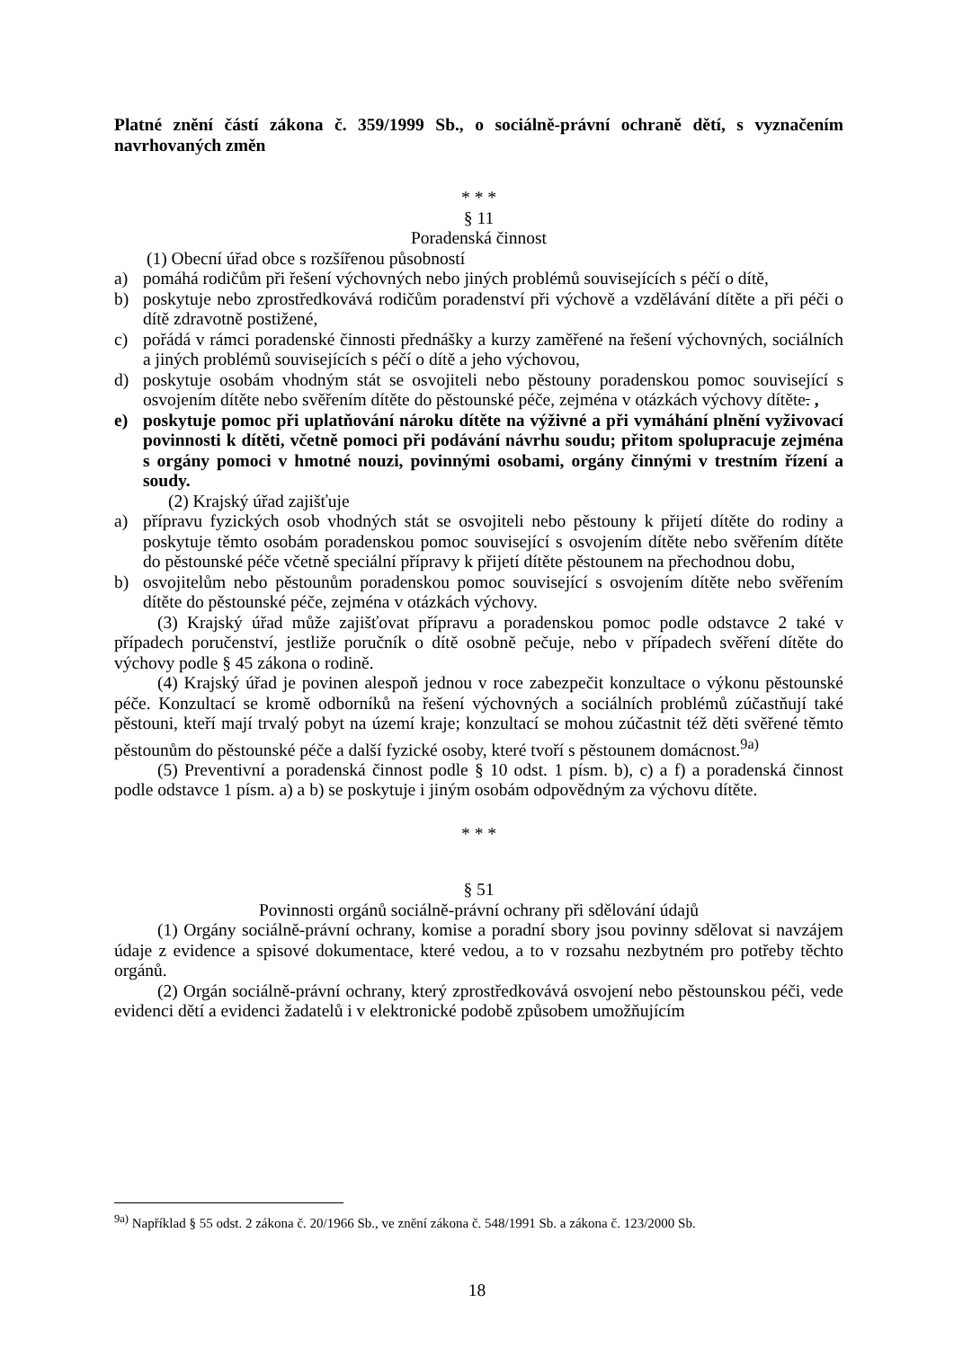Platné znění částí zákona č. 359/1999 Sb., o sociálně-právní ochraně dětí, s vyznačením navrhovaných změn
* * *
§ 11
Poradenská činnost
(1) Obecní úřad obce s rozšířenou působností
a) pomáhá rodičům při řešení výchovných nebo jiných problémů souvisejících s péčí o dítě,
b) poskytuje nebo zprostředkovává rodičům poradenství při výchově a vzdělávání dítěte a při péči o dítě zdravotně postižené,
c) pořádá v rámci poradenské činnosti přednášky a kurzy zaměřené na řešení výchovných, sociálních a jiných problémů souvisejících s péčí o dítě a jeho výchovou,
d) poskytuje osobám vhodným stát se osvojiteli nebo pěstouny poradenskou pomoc související s osvojením dítěte nebo svěřením dítěte do pěstounské péče, zejména v otázkách výchovy dítěte. ,
e) poskytuje pomoc při uplatňování nároku dítěte na výživné a při vymáhání plnění vyživovací povinnosti k dítěti, včetně pomoci při podávání návrhu soudu; přitom spolupracuje zejména s orgány pomoci v hmotné nouzi, povinnými osobami, orgány činnými v trestním řízení a soudy.
(2) Krajský úřad zajišťuje
a) přípravu fyzických osob vhodných stát se osvojiteli nebo pěstouny k přijetí dítěte do rodiny a poskytuje těmto osobám poradenskou pomoc související s osvojením dítěte nebo svěřením dítěte do pěstounské péče včetně speciální přípravy k přijetí dítěte pěstounem na přechodnou dobu,
b) osvojitelům nebo pěstounům poradenskou pomoc související s osvojením dítěte nebo svěřením dítěte do pěstounské péče, zejména v otázkách výchovy.
(3) Krajský úřad může zajišťovat přípravu a poradenskou pomoc podle odstavce 2 také v případech poručenství, jestliže poručník o dítě osobně pečuje, nebo v případech svěření dítěte do výchovy podle § 45 zákona o rodině.
(4) Krajský úřad je povinen alespoň jednou v roce zabezpečit konzultace o výkonu pěstounské péče. Konzultací se kromě odborníků na řešení výchovných a sociálních problémů zúčastňují také pěstouni, kteří mají trvalý pobyt na území kraje; konzultací se mohou zúčastnit též děti svěřené těmto pěstounům do pěstounské péče a další fyzické osoby, které tvoří s pěstounem domácnost.<sup>9a)</sup>
(5) Preventivní a poradenská činnost podle § 10 odst. 1 písm. b), c) a f) a poradenská činnost podle odstavce 1 písm. a) a b) se poskytuje i jiným osobám odpovědným za výchovu dítěte.
* * *
§ 51
Povinnosti orgánů sociálně-právní ochrany při sdělování údajů
(1) Orgány sociálně-právní ochrany, komise a poradní sbory jsou povinny sdělovat si navzájem údaje z evidence a spisové dokumentace, které vedou, a to v rozsahu nezbytném pro potřeby těchto orgánů.
(2) Orgán sociálně-právní ochrany, který zprostředkovává osvojení nebo pěstounskou péči, vede evidenci dětí a evidenci žadatelů i v elektronické podobě způsobem umožňujícím
<sup>9a)</sup> Například § 55 odst. 2 zákona č. 20/1966 Sb., ve znění zákona č. 548/1991 Sb. a zákona č. 123/2000 Sb.
18